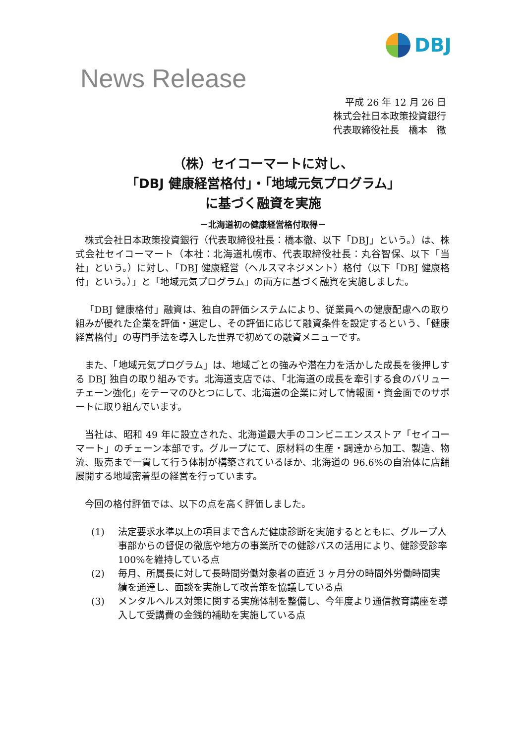DBJ
News Release
平成 26 年 12 月 26 日
株式会社日本政策投資銀行
代表取締役社長　橋本　徹
（株）セイコーマートに対し、
「DBJ 健康経営格付」・「地域元気プログラム」
に基づく融資を実施
－北海道初の健康経営格付取得－
株式会社日本政策投資銀行（代表取締役社長：橋本徹、以下「DBJ」という。）は、株式会社セイコーマート（本社：北海道札幌市、代表取締役社長：丸谷智保、以下「当社」という。）に対し、「DBJ 健康経営（ヘルスマネジメント）格付（以下「DBJ 健康格付」という。）」と「地域元気プログラム」の両方に基づく融資を実施しました。
「DBJ 健康格付」融資は、独自の評価システムにより、従業員への健康配慮への取り組みが優れた企業を評価・選定し、その評価に応じて融資条件を設定するという、「健康経営格付」の専門手法を導入した世界で初めての融資メニューです。
また、「地域元気プログラム」は、地域ごとの強みや潜在力を活かした成長を後押しする DBJ 独自の取り組みです。北海道支店では、「北海道の成長を牽引する食のバリューチェーン強化」をテーマのひとつにして、北海道の企業に対して情報面・資金面でのサポートに取り組んでいます。
当社は、昭和 49 年に設立された、北海道最大手のコンビニエンスストア「セイコーマート」のチェーン本部です。グループにて、原材料の生産・調達から加工、製造、物流、販売まで一貫して行う体制が構築されているほか、北海道の 96.6%の自治体に店舗展開する地域密着型の経営を行っています。
今回の格付評価では、以下の点を高く評価しました。
(1) 法定要求水準以上の項目まで含んだ健康診断を実施するとともに、グループ人事部からの督促の徹底や地方の事業所での健診バスの活用により、健診受診率 100%を維持している点
(2) 毎月、所属長に対して長時間労働対象者の直近 3 ヶ月分の時間外労働時間実績を通達し、面談を実施して改善策を協議している点
(3) メンタルヘルス対策に関する実施体制を整備し、今年度より通信教育講座を導入して受講費の金銭的補助を実施している点